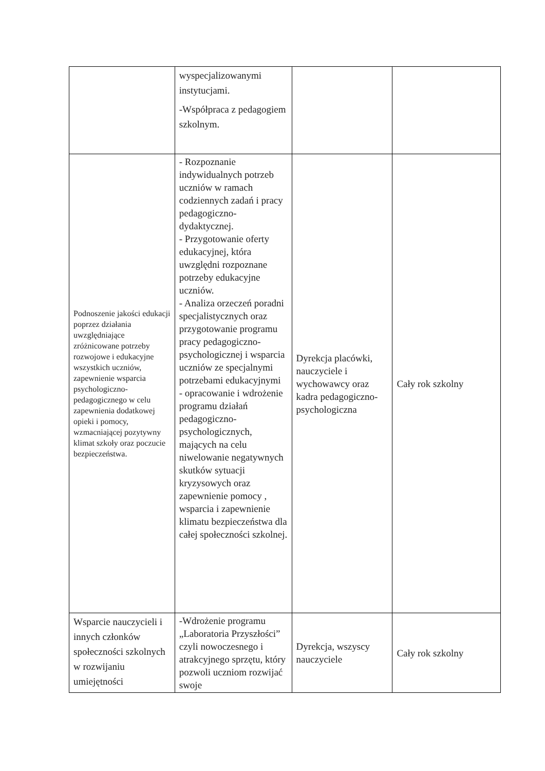| | wyspecjalizowanymi instytucjami. -Współpraca z pedagogiem szkolnym. | | |
| Podnoszenie jakości edukacji poprzez działania uwzględniające zróżnicowane potrzeby rozwojowe i edukacyjne wszystkich uczniów, zapewnienie wsparcia psychologiczno-pedagogicznego w celu zapewnienia dodatkowej opieki i pomocy, wzmacniającej pozytywny klimat szkoły oraz poczucie bezpieczeństwa. | - Rozpoznanie indywidualnych potrzeb uczniów w ramach codziennych zadań i pracy pedagogiczno-dydaktycznej. - Przygotowanie oferty edukacyjnej, która uwzględni rozpoznane potrzeby edukacyjne uczniów. - Analiza orzeczeń poradni specjalistycznych oraz przygotowanie programu pracy pedagogiczno-psychologicznej i wsparcia uczniów ze specjalnymi potrzebami edukacyjnymi - opracowanie i wdrożenie programu działań pedagogiczno-psychologicznych, mających na celu niwelowanie negatywnych skutków sytuacji kryzysowych oraz zapewnienie pomocy , wsparcia i zapewnienie klimatu bezpieczeństwa dla całej społeczności szkolnej. | Dyrekcja placówki, nauczyciele i wychowawcy oraz kadra pedagogiczno-psychologiczna | Cały rok szkolny |
| Wsparcie nauczycieli i innych członków społeczności szkolnych w rozwijaniu umiejętności | -Wdrożenie programu „Laboratoria Przyszłości” czyli nowoczesnego i atrakcyjnego sprzętu, który pozwoli uczniom rozwijać swoje | Dyrekcja, wszyscy nauczyciele | Cały rok szkolny |